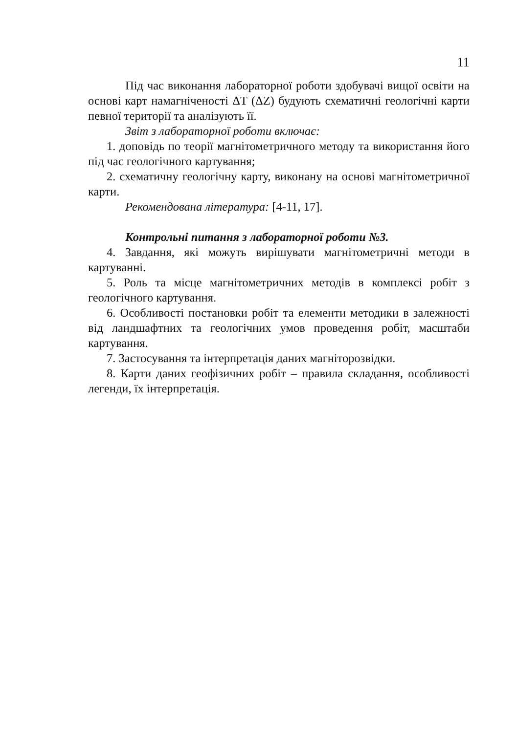11
Під час виконання лабораторної роботи здобувачі вищої освіти на основі карт намагніченості ΔT (ΔZ) будують схематичні геологічні карти певної території та аналізують її.
Звіт з лабораторної роботи включає:
1. доповідь по теорії магнітометричного методу та використання його під час геологічного картування;
2. схематичну геологічну карту, виконану на основі магнітометричної карти.
Рекомендована література: [4-11, 17].
Контрольні питання з лабораторної роботи №3.
4. Завдання, які можуть вирішувати магнітометричні методи в картуванні.
5. Роль та місце магнітометричних методів в комплексі робіт з геологічного картування.
6. Особливості постановки робіт та елементи методики в залежності від ландшафтних та геологічних умов проведення робіт, масштаби картування.
7. Застосування та інтерпретація даних магніторозвідки.
8. Карти даних геофізичних робіт – правила складання, особливості легенди, їх інтерпретація.